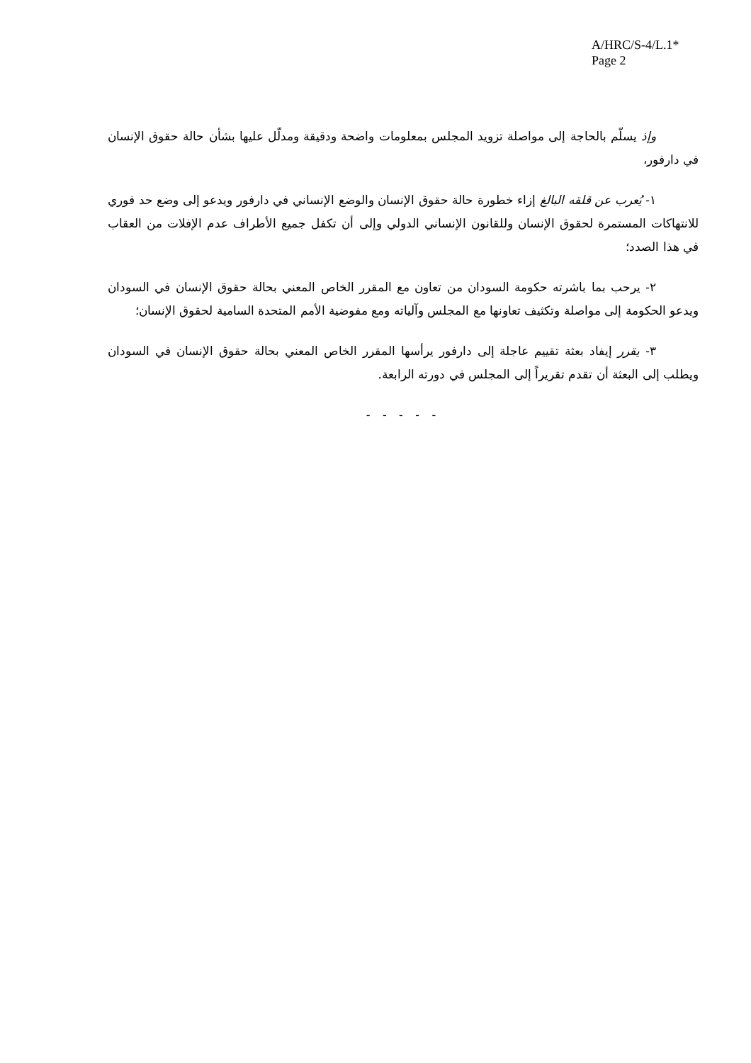A/HRC/S-4/L.1*
Page 2
وإذ يسلّم بالحاجة إلى مواصلة تزويد المجلس بمعلومات واضحة ودقيقة ومدلّل عليها بشأن حالة حقوق الإنسان في دارفور،
١- يُعرب عن قلقه البالغ إزاء خطورة حالة حقوق الإنسان والوضع الإنساني في دارفور ويدعو إلى وضع حد فوري للانتهاكات المستمرة لحقوق الإنسان وللقانون الإنساني الدولي وإلى أن تكفل جميع الأطراف عدم الإفلات من العقاب في هذا الصدد؛
٢- يرحب بما باشرته حكومة السودان من تعاون مع المقرر الخاص المعني بحالة حقوق الإنسان في السودان ويدعو الحكومة إلى مواصلة وتكثيف تعاونها مع المجلس وآلياته ومع مفوضية الأمم المتحدة السامية لحقوق الإنسان؛
٣- يقرر إيفاد بعثة تقييم عاجلة إلى دارفور يرأسها المقرر الخاص المعني بحالة حقوق الإنسان في السودان ويطلب إلى البعثة أن تقدم تقريراً إلى المجلس في دورته الرابعة.
- - - - -